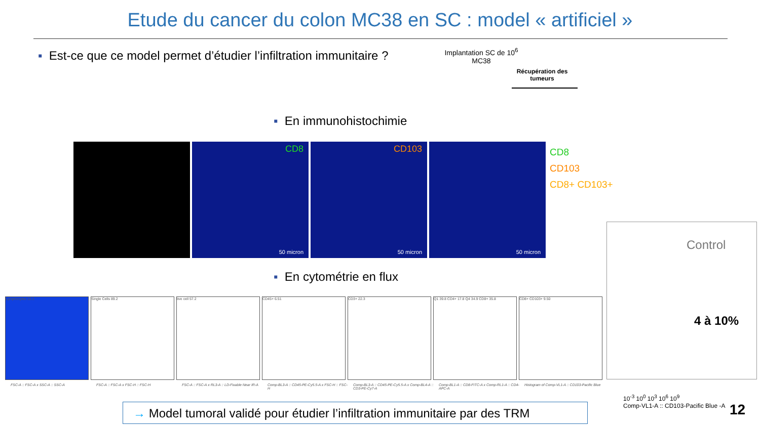Etude du cancer du colon MC38 en SC : model « artificiel »
▪ Est-ce que ce model permet d’étudier l’infiltration immunitaire ?
Implantation SC de 10<sup>6</sup> MC38
Récupération des tumeurs
▪ En immunohistochimie
CD8
50 micron
CD103
50 micron
50 micron
CD8
CD103
CD8+ CD103+
▪ En cytométrie en flux
Lymphocytes 12.1
FSC-A :: FSC-A x SSC-A :: SSC-A
Single Cells 89.2
FSC-A :: FSC-A x FSC-H :: FSC-H
live cell 57.2
FSC-A :: FSC-A x RL3-A :: LD-Fixable Near IR-A
CD45+ 6.51
Comp-BL3-A :: CD45-PE-Cy5.5-A x FSC-H :: FSC-H
CD3+ 22.3
Comp-BL3-A :: CD45-PE-Cy5.5-A x Comp-BL4-A :: CD3-PE-Cy7-A
Q1 39.8 CD4+ 17.8 Q4 34.9 CD8+ 35.8
Comp-BL1-A :: CD8-FITC-A x Comp-RL1-A :: CD4-APC-A
CD8+ CD103+ 9.50
Histogram of Comp-VL1-A :: CD103-Pacific Blue
Control
4 à 10%
10<sup>-3</sup> 10<sup>0</sup> 10<sup>3</sup> 10<sup>6</sup> 10<sup>9</sup>
Comp-VL1-A :: CD103-Pacific Blue -A
→ Model tumoral validé pour étudier l’infiltration immunitaire par des TRM
12